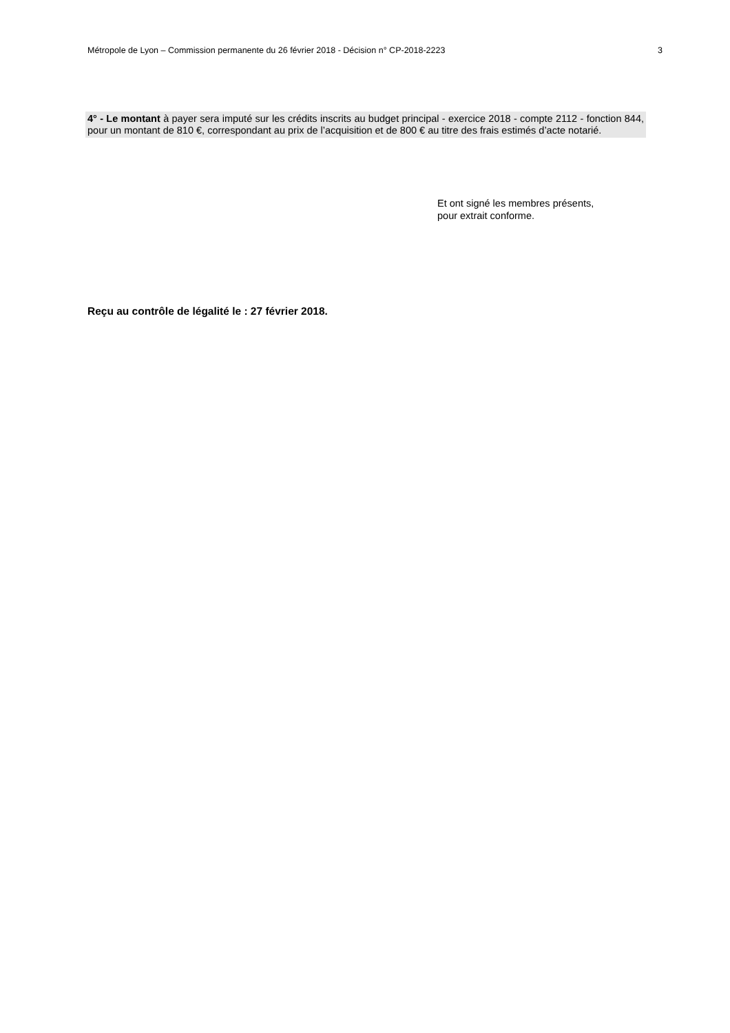Métropole de Lyon – Commission permanente du 26 février 2018 - Décision n° CP-2018-2223 3
4° - Le montant à payer sera imputé sur les crédits inscrits au budget principal - exercice 2018 - compte 2112 - fonction 844, pour un montant de 810 €, correspondant au prix de l’acquisition et de 800 € au titre des frais estimés d’acte notarié.
Et ont signé les membres présents,
pour extrait conforme.
Reçu au contrôle de légalité le : 27 février 2018.